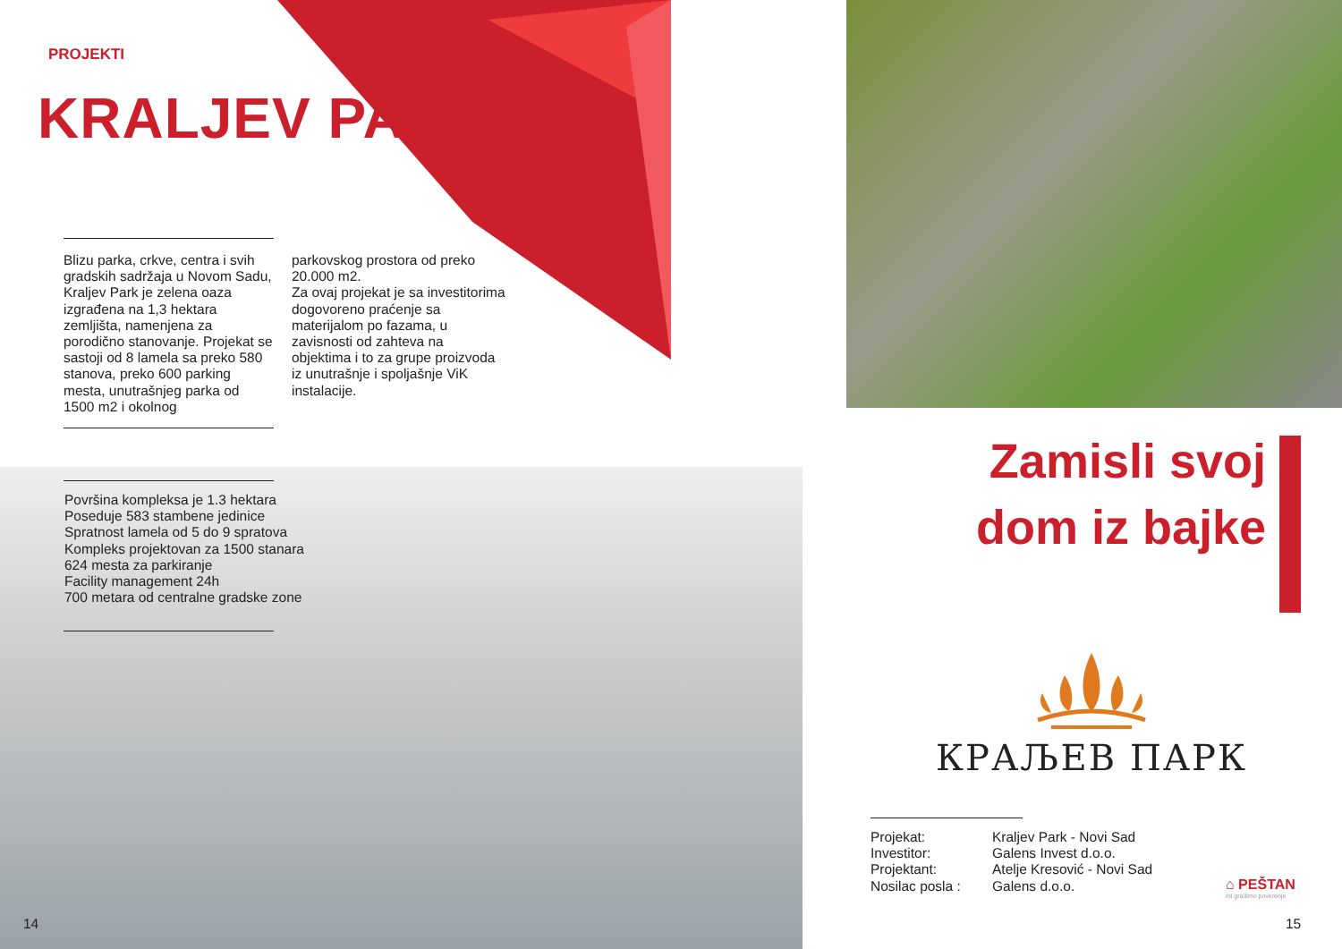PROJEKTI
KRALJEV PARK
Blizu parka, crkve, centra i svih gradskih sadržaja u Novom Sadu, Kraljev Park je zelena oaza izgrađena na 1,3 hektara zemljišta, namenjena za porodično stanovanje. Projekat se sastoji od 8 lamela sa preko 580 stanova, preko 600 parking mesta, unutrašnjeg parka od 1500 m2 i okolnog
parkovskog prostora od preko 20.000 m2.
Za ovaj projekat je sa investitorima dogovoreno praćenje sa materijalom po fazama, u zavisnosti od zahteva na objektima i to za grupe proizvoda iz unutrašnje i spoljašnje ViK instalacije.
Površina kompleksa je 1.3 hektara
Poseduje 583 stambene jedinice
Spratnost lamela od 5 do 9 spratova
Kompleks projektovan za 1500 stanara
624 mesta za parkiranje
Facility management 24h
700 metara od centralne gradske zone
14
Zamisli svoj
dom iz bajke
КРАЉЕВ ПАРК
Projekat:
Kraljev Park - Novi Sad
Investitor:
Galens Invest d.o.o.
Projektant:
Atelje Kresović - Novi Sad
Nosilac posla :
Galens d.o.o.
⌂ PEŠTAN
mi gradimo poverenje
15